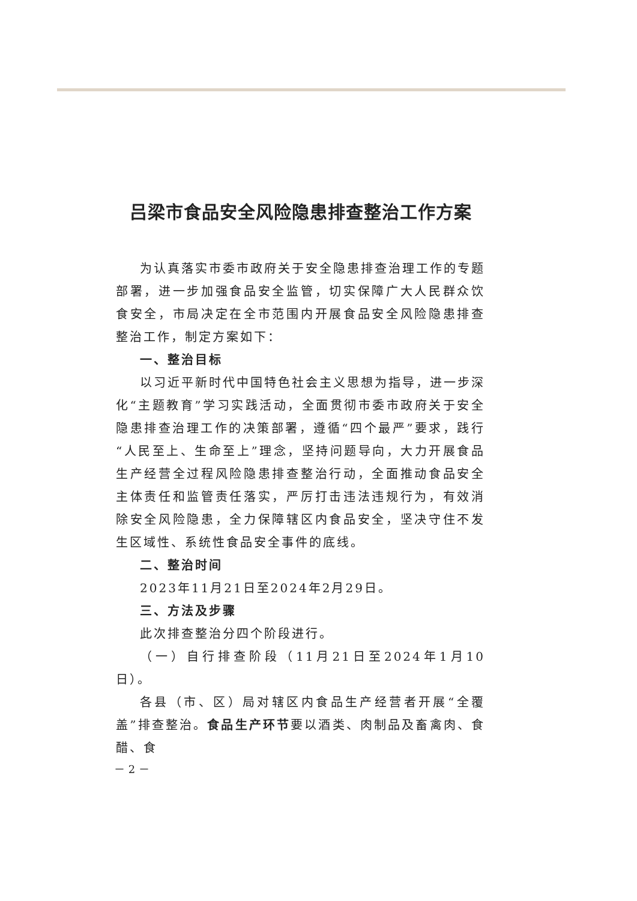吕梁市食品安全风险隐患排查整治工作方案
为认真落实市委市政府关于安全隐患排查治理工作的专题部署，进一步加强食品安全监管，切实保障广大人民群众饮食安全，市局决定在全市范围内开展食品安全风险隐患排查整治工作，制定方案如下：
一、整治目标
以习近平新时代中国特色社会主义思想为指导，进一步深化“主题教育”学习实践活动，全面贯彻市委市政府关于安全隐患排查治理工作的决策部署，遵循“四个最严”要求，践行“人民至上、生命至上”理念，坚持问题导向，大力开展食品生产经营全过程风险隐患排查整治行动，全面推动食品安全主体责任和监管责任落实，严厉打击违法违规行为，有效消除安全风险隐患，全力保障辖区内食品安全，坚决守住不发生区域性、系统性食品安全事件的底线。
二、整治时间
2023年11月21日至2024年2月29日。
三、方法及步骤
此次排查整治分四个阶段进行。
（一）自行排查阶段（11月21日至2024年1月10日）。
各县（市、区）局对辖区内食品生产经营者开展“全覆盖”排查整治。食品生产环节要以酒类、肉制品及畜禽肉、食醋、食
－ 2 －